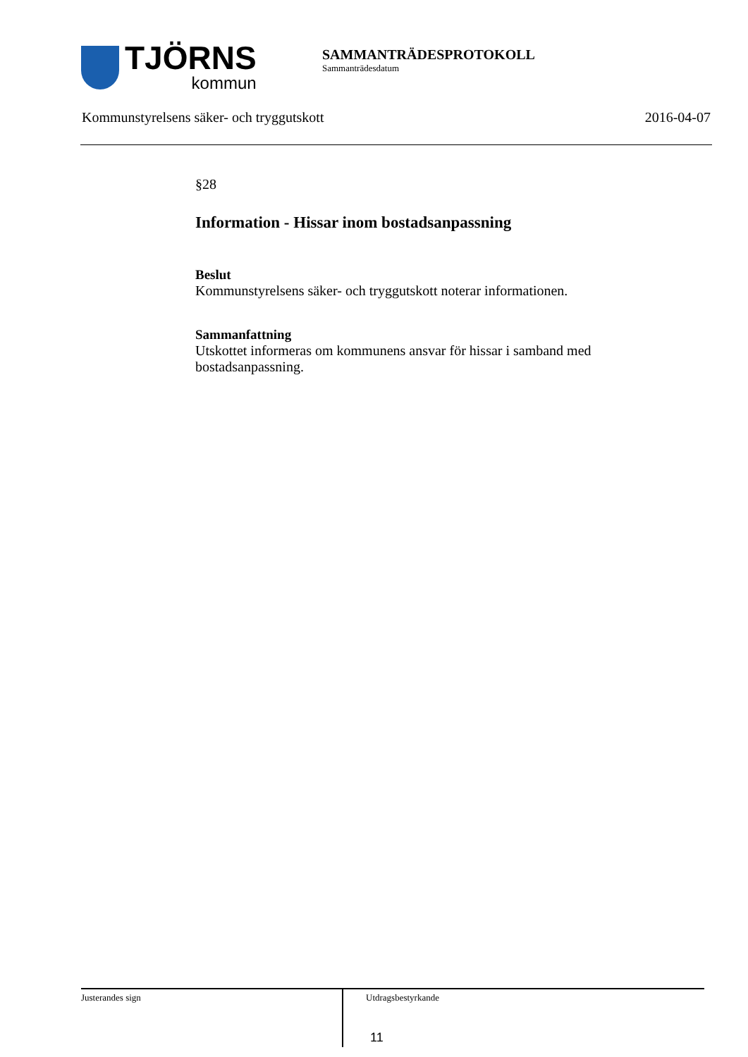TJÖRNS
kommun
SAMMANTRÄDESPROTOKOLL
Sammanträdesdatum
Kommunstyrelsens säker- och tryggutskott 2016-04-07
§28
Information - Hissar inom bostadsanpassning
Beslut
Kommunstyrelsens säker- och tryggutskott noterar informationen.
Sammanfattning
Utskottet informeras om kommunens ansvar för hissar i samband med bostadsanpassning.
Justerandes sign
Utdragsbestyrkande
11